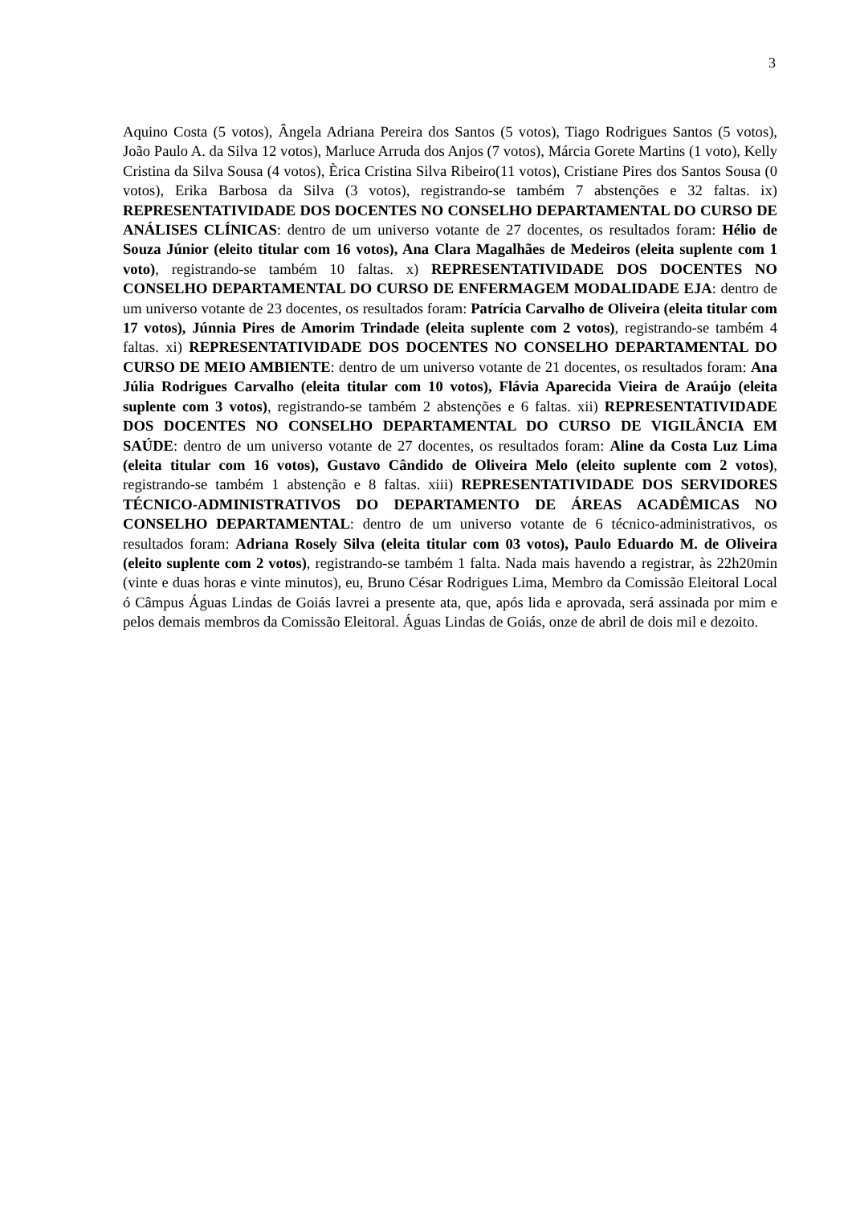3
Aquino Costa (5 votos), Ângela Adriana Pereira dos Santos (5 votos), Tiago Rodrigues Santos (5 votos), João Paulo A. da Silva 12 votos), Marluce Arruda dos Anjos (7 votos), Márcia Gorete Martins (1 voto), Kelly Cristina da Silva Sousa (4 votos), Èrica Cristina Silva Ribeiro(11 votos), Cristiane Pires dos Santos Sousa (0 votos), Erika Barbosa da Silva (3 votos), registrando-se também 7 abstenções e 32 faltas. ix) REPRESENTATIVIDADE DOS DOCENTES NO CONSELHO DEPARTAMENTAL DO CURSO DE ANÁLISES CLÍNICAS: dentro de um universo votante de 27 docentes, os resultados foram: Hélio de Souza Júnior (eleito titular com 16 votos), Ana Clara Magalhães de Medeiros (eleita suplente com 1 voto), registrando-se também 10 faltas. x) REPRESENTATIVIDADE DOS DOCENTES NO CONSELHO DEPARTAMENTAL DO CURSO DE ENFERMAGEM MODALIDADE EJA: dentro de um universo votante de 23 docentes, os resultados foram: Patrícia Carvalho de Oliveira (eleita titular com 17 votos), Júnnia Pires de Amorim Trindade (eleita suplente com 2 votos), registrando-se também 4 faltas. xi) REPRESENTATIVIDADE DOS DOCENTES NO CONSELHO DEPARTAMENTAL DO CURSO DE MEIO AMBIENTE: dentro de um universo votante de 21 docentes, os resultados foram: Ana Júlia Rodrigues Carvalho (eleita titular com 10 votos), Flávia Aparecida Vieira de Araújo (eleita suplente com 3 votos), registrando-se também 2 abstenções e 6 faltas. xii) REPRESENTATIVIDADE DOS DOCENTES NO CONSELHO DEPARTAMENTAL DO CURSO DE VIGILÂNCIA EM SAÚDE: dentro de um universo votante de 27 docentes, os resultados foram: Aline da Costa Luz Lima (eleita titular com 16 votos), Gustavo Cândido de Oliveira Melo (eleito suplente com 2 votos), registrando-se também 1 abstenção e 8 faltas. xiii) REPRESENTATIVIDADE DOS SERVIDORES TÉCNICO-ADMINISTRATIVOS DO DEPARTAMENTO DE ÁREAS ACADÊMICAS NO CONSELHO DEPARTAMENTAL: dentro de um universo votante de 6 técnico-administrativos, os resultados foram: Adriana Rosely Silva (eleita titular com 03 votos), Paulo Eduardo M. de Oliveira (eleito suplente com 2 votos), registrando-se também 1 falta. Nada mais havendo a registrar, às 22h20min (vinte e duas horas e vinte minutos), eu, Bruno César Rodrigues Lima, Membro da Comissão Eleitoral Local ó Câmpus Águas Lindas de Goiás lavrei a presente ata, que, após lida e aprovada, será assinada por mim e pelos demais membros da Comissão Eleitoral. Águas Lindas de Goiás, onze de abril de dois mil e dezoito.